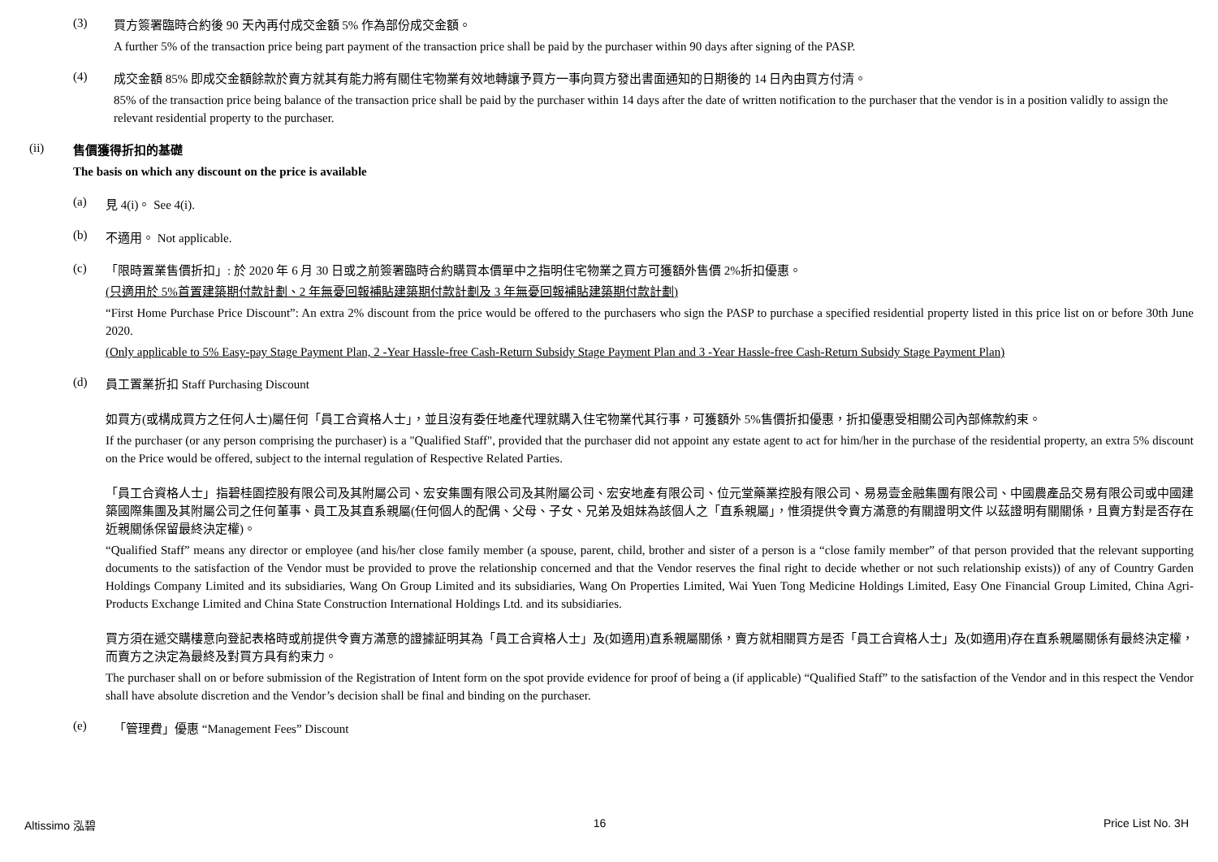(3)
買方簽署臨時合約後 90 天內再付成交金額 5% 作為部份成交金額。
A further 5% of the transaction price being part payment of the transaction price shall be paid by the purchaser within 90 days after signing of the PASP.
(4)
成交金額 85% 即成交金額餘款於賣方就其有能力將有關住宅物業有效地轉讓予買方一事向買方發出書面通知的日期後的 14 日內由買方付清。
85% of the transaction price being balance of the transaction price shall be paid by the purchaser within 14 days after the date of written notification to the purchaser that the vendor is in a position validly to assign the relevant residential property to the purchaser.
(ii)
售價獲得折扣的基礎
The basis on which any discount on the price is available
(a) 見 4(i)。 See 4(i).
(b) 不適用。 Not applicable.
(c)
「限時置業售價折扣」: 於 2020 年 6 月 30 日或之前簽署臨時合約購買本價單中之指明住宅物業之買方可獲額外售價 2%折扣優惠。
(只適用於 5%首置建築期付款計劃、2 年無憂回報補貼建築期付款計劃及 3 年無憂回報補貼建築期付款計劃)
“First Home Purchase Price Discount”: An extra 2% discount from the price would be offered to the purchasers who sign the PASP to purchase a specified residential property listed in this price list on or before 30th June 2020.
(Only applicable to 5% Easy-pay Stage Payment Plan, 2 -Year Hassle-free Cash-Return Subsidy Stage Payment Plan and 3 -Year Hassle-free Cash-Return Subsidy Stage Payment Plan)
(d)
員工置業折扣 Staff Purchasing Discount
如買方(或構成買方之任何人士)屬任何「員工合資格人士」，並且沒有委任地產代理就購入住宅物業代其行事，可獲額外 5%售價折扣優惠，折扣優惠受相關公司內部條款約束。
If the purchaser (or any person comprising the purchaser) is a "Qualified Staff", provided that the purchaser did not appoint any estate agent to act for him/her in the purchase of the residential property, an extra 5% discount on the Price would be offered, subject to the internal regulation of Respective Related Parties.
「員工合資格人士」指碧桂園控股有限公司及其附屬公司、宏安集團有限公司及其附屬公司、宏安地產有限公司、位元堂藥業控股有限公司、易易壹金融集團有限公司、中國農產品交易有限公司或中國建築國際集團及其附屬公司之任何董事、員工及其直系親屬(任何個人的配偶、父母、子女、兄弟及姐妹為該個人之「直系親屬」，惟須提供令賣方滿意的有關證明文件 以茲證明有關關係，且賣方對是否存在近親關係保留最終決定權)。
“Qualified Staff” means any director or employee (and his/her close family member (a spouse, parent, child, brother and sister of a person is a “close family member” of that person provided that the relevant supporting documents to the satisfaction of the Vendor must be provided to prove the relationship concerned and that the Vendor reserves the final right to decide whether or not such relationship exists)) of any of Country Garden Holdings Company Limited and its subsidiaries, Wang On Group Limited and its subsidiaries, Wang On Properties Limited, Wai Yuen Tong Medicine Holdings Limited, Easy One Financial Group Limited, China Agri-Products Exchange Limited and China State Construction International Holdings Ltd. and its subsidiaries.
買方須在遞交購樓意向登記表格時或前提供令賣方滿意的證據証明其為「員工合資格人士」及(如適用)直系親屬關係，賣方就相關買方是否「員工合資格人士」及(如適用)存在直系親屬關係有最終決定權，而賣方之決定為最終及對買方具有約束力。
The purchaser shall on or before submission of the Registration of Intent form on the spot provide evidence for proof of being a (if applicable) “Qualified Staff” to the satisfaction of the Vendor and in this respect the Vendor shall have absolute discretion and the Vendor’s decision shall be final and binding on the purchaser.
(e) 「管理費」優惠 “Management Fees” Discount
Altissimo 泓碧 16 Price List No. 3H